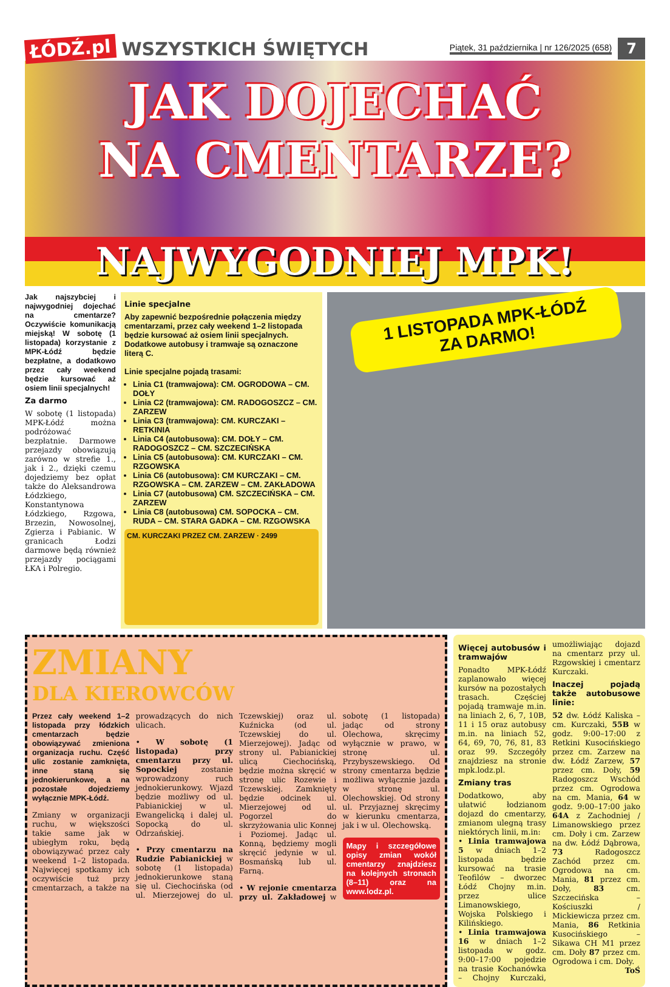ŁÓDŹ.pl WSZYSTKICH ŚWIĘTYCH Piątek, 31 października | nr 126/2025 (658) 7
JAK DOJECHAĆ
NA CMENTARZE?
NAJWYGODNIEJ MPK!
Jak najszybciej i najwygodniej dojechać na cmentarze? Oczywiście komunikacją miejską! W sobotę (1 listopada) korzystanie z MPK-Łódź będzie bezpłatne, a dodatkowo przez cały weekend będzie kursować aż osiem linii specjalnych!
Za darmo
W sobotę (1 listopada) MPK-Łódź można podróżować bezpłatnie. Darmowe przejazdy obowiązują zarówno w strefie 1., jak i 2., dzięki czemu dojedziemy bez opłat także do Aleksandrowa Łódzkiego, Konstantynowa Łódzkiego, Rzgowa, Brzezin, Nowosolnej, Zgierza i Pabianic. W granicach Łodzi darmowe będą również przejazdy pociągami ŁKA i Polregio.
Linie specjalne
Aby zapewnić bezpośrednie połączenia między cmentarzami, przez cały weekend 1–2 listopada będzie kursować aż osiem linii specjalnych. Dodatkowe autobusy i tramwaje są oznaczone literą C.
Linie specjalne pojadą trasami:
Linia C1 (tramwajowa): CM. OGRODOWA – CM. DOŁY
Linia C2 (tramwajowa): CM. RADOGOSZCZ – CM. ZARZEW
Linia C3 (tramwajowa): CM. KURCZAKI – RETKINIA
Linia C4 (autobusowa): CM. DOŁY – CM. RADOGOSZCZ – CM. SZCZECIŃSKA
Linia C5 (autobusowa): CM. KURCZAKI – CM. RZGOWSKA
Linia C6 (autobusowa): CM KURCZAKI – CM. RZGOWSKA – CM. ZARZEW – CM. ZAKŁADOWA
Linia C7 (autobusowa) CM. SZCZECIŃSKA – CM. ZARZEW
Linia C8 (autobusowa) CM. SOPOCKA – CM. RUDA – CM. STARA GADKA – CM. RZGOWSKA
CM. KURCZAKI PRZEZ CM. ZARZEW · 2499
1 LISTOPADA MPK-ŁÓDŹ
ZA DARMO!
ZMIANY
DLA KIEROWCÓW
Przez cały weekend 1–2 listopada przy łódzkich cmentarzach będzie obowiązywać zmieniona organizacja ruchu. Część ulic zostanie zamknięta, inne staną się jednokierunkowe, a na pozostałe dojedziemy wyłącznie MPK-Łódź.
Zmiany w organizacji ruchu, w większości takie same jak w ubiegłym roku, będą obowiązywać przez cały weekend 1–2 listopada. Najwięcej spotkamy ich oczywiście tuż przy cmentarzach, a także na prowadzących do nich ulicach.
• W sobotę (1 listopada) przy cmentarzu przy ul. Sopockiej zostanie wprowadzony ruch jednokierunkowy. Wjazd będzie możliwy od ul. Pabianickiej w ul. Ewangelicką i dalej ul. Sopocką do ul. Odrzańskiej.
• Przy cmentarzu na Rudzie Pabianickiej w sobotę (1 listopada) jednokierunkowe staną się ul. Ciechocińska (od ul. Mierzejowej do ul. Tczewskiej) oraz ul. Kuźnicka (od ul. Tczewskiej do ul. Mierzejowej). Jadąc od strony ul. Pabianickiej ulicą Ciechocińską, będzie można skręcić w stronę ulic Rozewie i Tczewskiej. Zamknięty będzie odcinek ul. Mierzejowej od ul. Pogorzel do skrzyżowania ulic Konnej i Poziomej. Jadąc ul. Konną, będziemy mogli skręcić jedynie w ul. Bosmańską lub ul. Farną.
• W rejonie cmentarza przy ul. Zakładowej w sobotę (1 listopada) jadąc od strony Olechowa, skręcimy wyłącznie w prawo, w stronę ul. Przybyszewskiego. Od strony cmentarza będzie możliwa wyłącznie jazda w stronę ul. Olechowskiej. Od strony ul. Przyjaznej skręcimy w kierunku cmentarza, jak i w ul. Olechowską.
Mapy i szczegółowe opisy zmian wokół cmentarzy znajdziesz na kolejnych stronach (8–11) oraz na www.lodz.pl.
Więcej autobusów i tramwajów
Ponadto MPK-Łódź zaplanowało więcej kursów na pozostałych trasach. Częściej pojadą tramwaje m.in. na liniach 2, 6, 7, 10B, 11 i 15 oraz autobusy m.in. na liniach 52, 64, 69, 70, 76, 81, 83 oraz 99. Szczegóły znajdziesz na stronie mpk.lodz.pl.
Zmiany tras
Dodatkowo, aby ułatwić łodzianom dojazd do cmentarzy, zmianom ulegną trasy niektórych linii, m.in:
• Linia tramwajowa 5 w dniach 1–2 listopada będzie kursować na trasie Teofilów – dworzec Łódź Chojny m.in. przez ulice Limanowskiego, Wojska Polskiego i Kilińskiego.
• Linia tramwajowa 16 w dniach 1–2 listopada w godz. 9:00–17:00 pojedzie na trasie Kochanówka – Chojny Kurczaki, umożliwiając dojazd na cmentarz przy ul. Rzgowskiej i cmentarz Kurczaki.
Inaczej pojadą także autobusowe linie:
52 dw. Łódź Kaliska – cm. Kurczaki, 55B w godz. 9:00–17:00 z Retkini Kusocińskiego przez cm. Zarzew na dw. Łódź Zarzew, 57 przez cm. Doły, 59 Radogoszcz Wschód przez cm. Ogrodowa na cm. Mania, 64 w godz. 9:00–17:00 jako 64A z Zachodniej / Limanowskiego przez cm. Doły i cm. Zarzew na dw. Łódź Dąbrowa, 73 Radogoszcz Zachód przez cm. Ogrodowa na cm. Mania, 81 przez cm. Doły, 83 cm. Szczecińska – Kościuszki / Mickiewicza przez cm. Mania, 86 Retkinia Kusocińskiego – Sikawa CH M1 przez cm. Doły 87 przez cm. Ogrodowa i cm. Doły.
ToŚ